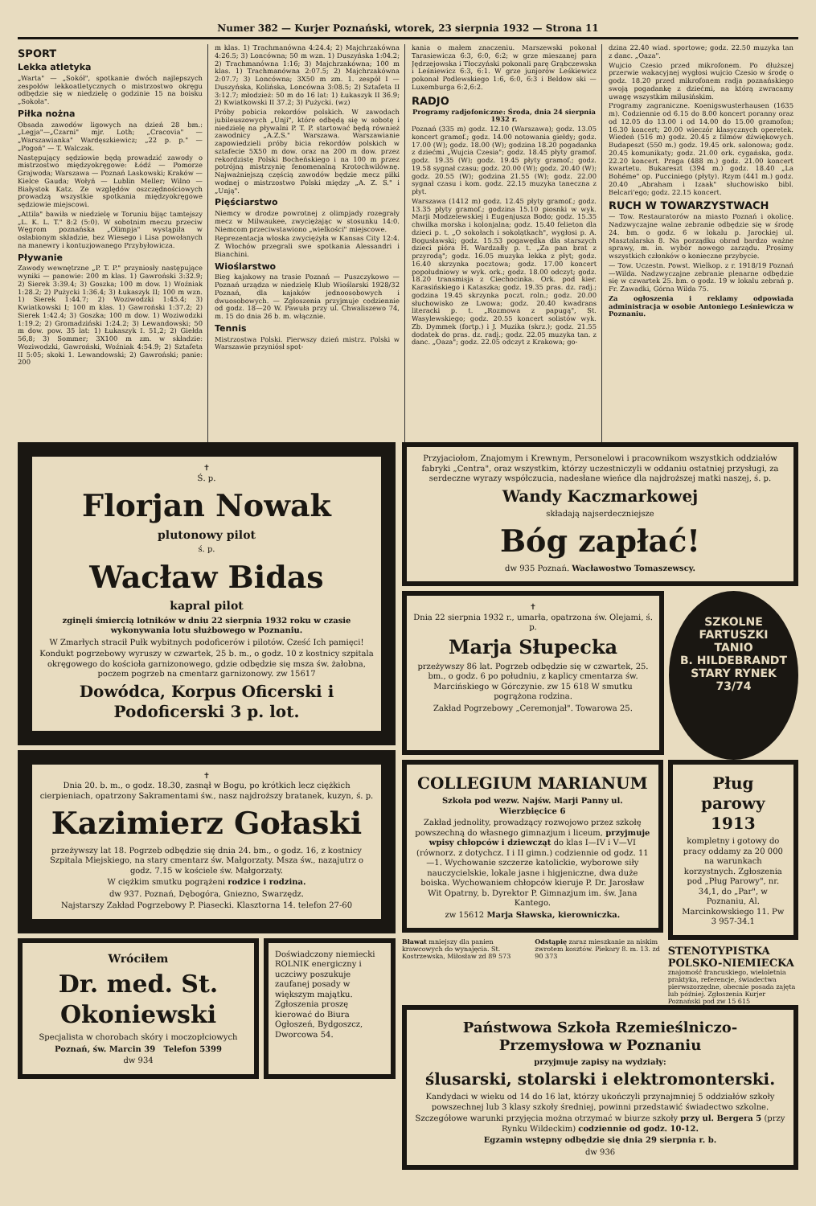Numer 382 — Kurjer Poznański, wtorek, 23 sierpnia 1932 — Strona 11
SPORT
Lekka atletyka
„Warta" — „Sokół", spotkanie dwóch najlepszych zespołów lekkoatletycznych o mistrzostwo okręgu odbędzie się w niedzielę o godzinie 15 na boisku „Sokoła".
Piłka nożna
Obsada zawodów ligowych na dzień 28 bm.: „Legja"—„Czarni" mjr. Loth; „Cracovia" — „Warszawianka" Wardęszkiewicz; „22 p. p." — „Pogoń" — T. Walczak.
Następujący sędziowie będą prowadzić zawody o mistrzostwo międzyokręgowe: Łódź — Pomorze Grajwoda; Warszawa — Poznań Laskowski; Kraków — Kielce Gauda; Wołyń — Lublin Meller; Wilno — Białystok Katz. Ze względów oszczędnościowych prowadzą wszystkie spotkania międzyokręgowe sędziowie miejscowi.
„Attila" bawiła w niedzielę w Toruniu bijąc tamtejszy „L. K. L. T." 8:2 (5:0). W sobotnim meczu przeciw Węgrom poznańska „Olimpja" wystąpiła w osłabionym składzie, bez Wiesego i Lisa powołanych na manewry i kontuzjowanego Przybyłowicza.
Pływanie
Zawody wewnętrzne „P. T. P." przyniosły następujące wyniki — panowie: 200 m klas. 1) Gawroński 3:32.9; 2) Sierek 3:39.4; 3) Goszka; 100 m dow. 1) Woźniak 1:28.2; 2) Pużycki 1:36.4; 3) Łukaszyk II; 100 m wzn. 1) Sierek 1:44.7; 2) Woziwodzki 1:45.4; 3) Kwiatkowski I; 100 m klas. 1) Gawroński 1:37.2; 2) Sierek 1:42.4; 3) Goszka; 100 m dow. 1) Woziwodzki 1:19.2; 2) Gromadziński 1:24.2; 3) Lewandowski; 50 m dow. pow. 35 lat: 1) Łukaszyk I. 51,2; 2) Giełda 56,8; 3) Sommer; 3X100 m zm. w składzie: Woziwodzki, Gawroński, Woźniak 4:54.9; 2) Sztafeta II 5:05; skoki 1. Lewandowski; 2) Gawroński; panie: 200
m klas. 1) Trachmanówna 4:24.4; 2) Majchrzakówna 4:26.5; 3) Loncówna; 50 m wzn. 1) Duszyńska 1:04.2; 2) Trachmanówna 1:16; 3) Majchrzakówna; 100 m klas. 1) Trachmanówna 2:07.5; 2) Majchrzakówna 2:07.7; 3) Loncówna; 3X50 m zm. 1. zespół I — Duszyńska, Kolińska, Loncówna 3:08.5; 2) Sztafeta II 3:12.7; młodzież: 50 m do 16 lat: 1) Łukaszyk II 36.9; 2) Kwiatkowski II 37.2; 3) Pużycki. (wz)
Próby pobicia rekordów polskich. W zawodach jubileuszowych „Unji", które odbędą się w sobotę i niedzielę na pływalni P. T. P. startować będą również zawodnicy „A.Z.S." Warszawa. Warszawianie zapowiedzieli próby bicia rekordów polskich w sztafecie 5X50 m dow. oraz na 200 m dow. przez rekordzistę Polski Bocheńskiego i na 100 m przez potrójną mistrzynię fenomenalną Krotochwilównę. Najważniejszą częścią zawodów będzie mecz piłki wodnej o mistrzostwo Polski między „A. Z. S." i „Unją".
Pięściarstwo
Niemcy w drodze powrotnej z olimpjady rozegrały mecz w Milwaukee, zwyciężając w stosunku 14:0. Niemcom przeciwstawiono „wielkości" miejscowe.
Reprezentacja włoska zwyciężyła w Kansas City 12:4. Z Włochów przegrali swe spotkania Alessandri i Bianchini.
Wioślarstwo
Bieg kajakowy na trasie Poznań — Puszczykowo — Poznań urządza w niedzielę Klub Wioślarski 1928/32 Poznań, dla kajaków jednoosobowych i dwuosobowych. — Zgłoszenia przyjmuje codziennie od godz. 18—20 W. Pawuła przy ul. Chwaliszewo 74, m. 15 do dnia 26 b. m. włącznie.
Tennis
Mistrzostwa Polski. Pierwszy dzień mistrz. Polski w Warszawie przyniósł spot-
kania o małem znaczeniu. Marszewski pokonał Tarasiewicza 6:3, 6:0, 6:2; w grze mieszanej para Jędrzejowska i Tłoczyński pokonali parę Grąbczewska i Leśniewicz 6:3, 6:1. W grze junjorów Leśkiewicz pokonał Podlewskiego 1:6, 6:0, 6:3 i Beldow ski — Luxemburga 6:2,6:2.
RADJO
Programy radjofoniczne: Środa, dnia 24 sierpnia 1932 r.
Poznań (335 m) godz. 12.10 (Warszawa); godz. 13.05 koncert gramof.; godz. 14.00 notowania giełdy; godz. 17.00 (W); godz. 18.00 (W); godzina 18.20 pogadanka z dziećmi „Wujcia Czesia"; godz. 18.45 płyty gramof. godz. 19.35 (W); godz. 19.45 płyty gramof.; godz. 19.58 sygnał czasu; godz. 20.00 (W); godz. 20.40 (W); godz. 20.55 (W); godzina 21.55 (W); godz. 22.00 sygnał czasu i kom. godz. 22.15 muzyka taneczna z płyt.
Warszawa (1412 m) godz. 12.45 płyty gramof.; godz. 13.35 płyty gramof.; godzina 15.10 piosnki w wyk. Marji Modzelewskiej i Eugenjusza Bodo; godz. 15.35 chwilka morska i kolonjalna; godz. 15.40 felieton dla dzieci p. t. „O sokołach i sokolątkach", wygłosi p. A. Bogusławski; godz. 15.53 pogawędka dla starszych dzieci pióra H. Wardzałły p. t. „Za pan brat z przyrodą"; godz. 16.05 muzyka lekka z płyt; godz. 16.40 skrzynka pocztowa; godz. 17.00 koncert popołudniowy w wyk. ork.; godz. 18.00 odczyt; godz. 18.20 transmisja z Ciechocinka. Ork. pod kier. Karasińskiego i Kataszka; godz. 19.35 pras. dz. radj.; godzina 19.45 skrzynka poczt. roln.; godz. 20.00 słuchowisko ze Lwowa; godz. 20.40 kwadrans literacki p. t. „Rozmowa z papugą", St. Wasylewskiego; godz. 20.55 koncert solistów wyk. Zb. Dymmek (fortp.) i J. Muzika (skrz.); godz. 21.55 dodatek do pras. dz. radj.; godz. 22.05 muzyka tan. z danc. „Oaza"; godz. 22.05 odczyt z Krakowa; go-
dzina 22.40 wiad. sportowe; godz. 22.50 muzyka tan z danc. „Oaza".
Wujcio Czesio przed mikrofonem. Po dłuższej przerwie wakacyjnej wygłosi wujcio Czesio w środę o godz. 18.20 przed mikrofonem radja poznańskiego swoją pogadankę z dziećmi, na którą zwracamy uwagę wszystkim milusińskim.
Programy zagraniczne. Koenigswusterhausen (1635 m). Codziennie od 6.15 do 8.00 koncert poranny oraz od 12.05 do 13.00 i od 14.00 do 15.00 gramofon; 16.30 koncert; 20.00 wieczór klasycznych operetek. Wiedeń (516 m) godz. 20.45 z filmów dźwiękowych. Budapeszt (550 m.) godz. 19.45 ork. salonowa; godz. 20.45 komunikaty; godz. 21.00 ork. cygańska, godz. 22.20 koncert. Praga (488 m.) godz. 21.00 koncert kwartetu. Bukareszt (394 m.) godz. 18.40 „La Bohéme" op. Pucciniego (płyty). Rzym (441 m.) godz. 20.40 „Abraham i Izaak" słuchowisko bibl. Belcari'ego; godz. 22.15 koncert.
RUCH W TOWARZYSTWACH
— Tow. Restauratorów na miasto Poznań i okolicę. Nadzwyczajne walne zebranie odbędzie się w środę 24. bm. o godz. 6 w lokalu p. Jarockiej ul. Masztalarska 8. Na porządku obrad bardzo ważne sprawy, m. in. wybór nowego zarządu. Prosimy wszystkich członków o konieczne przybycie.
— Tow. Uczestn. Powst. Wielkop. z r. 1918/19 Poznań—Wilda. Nadzwyczajne zebranie plenarne odbędzie się w czwartek 25. bm. o godz. 19 w lokalu zebrań p. Fr. Zawadki, Górna Wilda 75.
Za ogłoszenia i reklamy odpowiada administracja w osobie Antoniego Leśniewicza w Poznaniu.
✝
Ś. p.
Florjan Nowak
plutonowy pilot
ś. p.
Wacław Bidas
kapral pilot
zginęli śmiercią lotników w dniu 22 sierpnia 1932 roku w czasie wykonywania lotu służbowego w Poznaniu.
W Zmarłych stracił Pułk wybitnych podoficerów i pilotów. Cześć Ich pamięci!
Kondukt pogrzebowy wyruszy w czwartek, 25 b. m., o godz. 10 z kostnicy szpitala okręgowego do kościoła garnizonowego, gdzie odbędzie się msza św. żałobna, poczem pogrzeb na cmentarz garnizonowy. zw 15617
Dowódca, Korpus Oficerski i Podoficerski 3 p. lot.
✝
Dnia 20. b. m., o godz. 18.30, zasnął w Bogu, po krótkich lecz ciężkich cierpieniach, opatrzony Sakramentami św., nasz najdroższy bratanek, kuzyn, ś. p.
Kazimierz Gołaski
przeżywszy lat 18. Pogrzeb odbędzie się dnia 24. bm., o godz. 16, z kostnicy Szpitala Miejskiego, na stary cmentarz św. Małgorzaty. Msza św., nazajutrz o godz. 7.15 w kościele św. Małgorzaty.
W ciężkim smutku pogrążeni rodzice i rodzina.
dw 937. Poznań, Dębogóra, Gniezno, Swarzędz.
Najstarszy Zakład Pogrzebowy P. Piasecki. Klasztorna 14. telefon 27-60
Wróciłem
Dr. med. St. Okoniewski
Specjalista w chorobach skóry i moczopłciowych
Poznań, św. Marcin 39 Telefon 5399
dw 934
Doświadczony niemiecki ROLNIK energiczny i uczciwy poszukuje zaufanej posady w większym majątku. Zgłoszenia proszę kierować do Biura Ogłoszeń, Bydgoszcz, Dworcowa 54.
Przyjaciołom, Znajomym i Krewnym, Personelowi i pracownikom wszystkich oddziałów fabryki „Centra", oraz wszystkim, którzy uczestniczyli w oddaniu ostatniej przysługi, za serdeczne wyrazy współczucia, nadesłane wieńce dla najdroższej matki naszej, ś. p.
Wandy Kaczmarkowej
składają najserdeczniejsze
Bóg zapłać!
dw 935 Poznań. Wacławostwo Tomaszewscy.
✝
Dnia 22 sierpnia 1932 r., umarła, opatrzona św. Olejami, ś. p.
Marja Słupecka
przeżywszy 86 lat. Pogrzeb odbędzie się w czwartek, 25. bm., o godz. 6 po południu, z kaplicy cmentarza św. Marcińskiego w Górczynie. zw 15 618 W smutku pogrążona rodzina.
Zakład Pogrzebowy „Ceremonjał". Towarowa 25.
SZKOLNE FARTUSZKI
TANIO
B. HILDEBRANDT
STARY RYNEK
73/74
COLLEGIUM MARIANUM
Szkoła pod wezw. Najśw. Marji Panny ul. Wierzbięcice 6
Zakład jednolity, prowadzący rozwojowo przez szkołę powszechną do własnego gimnazjum i liceum, przyjmuje wpisy chłopców i dziewcząt do klas I—IV i V—VI (równorz. z dotychcz. I i II gimn.) codziennie od godz. 11—1. Wychowanie szczerze katolickie, wyborowe siły nauczycielskie, lokale jasne i higjeniczne, dwa duże boiska. Wychowaniem chłopców kieruje P. Dr. Jarosław Wit Opatrny, b. Dyrektor P. Gimnazjum im. św. Jana Kantego.
zw 15612 Marja Sławska, kierowniczka.
Bławat mniejszy dla panien krawcowych do wynajęcia. St. Kostrzewska, Miłosław zd 89 573
Odstąpię zaraz mieszkanie za niskim zwrotem kosztów. Piekary 8. m. 13. zd 90 373
Pług parowy 1913
kompletny i gotowy do pracy oddamy za 20 000 na warunkach korzystnych. Zgłoszenia pod „Pług Parowy", nr. 34,1, do „Par", w Poznaniu, Al. Marcinkowskiego 11. Pw 3 957-34.1
STENOTYPISTKA POLSKO-NIEMIECKA
znajomość francuskiego, wieloletnia praktyka, referencje, świadectwa pierwszorzędne, obecnie posada zajęta lub później. Zgłoszenia Kurjer Poznański pod zw 15 615
Państwowa Szkoła Rzemieślniczo-Przemysłowa w Poznaniu
przyjmuje zapisy na wydziały:
ślusarski, stolarski i elektromonterski.
Kandydaci w wieku od 14 do 16 lat, którzy ukończyli przynajmniej 5 oddziałów szkoły powszechnej lub 3 klasy szkoły średniej, powinni przedstawić świadectwo szkolne.
Szczegółowe warunki przyjęcia można otrzymać w biurze szkoły przy ul. Bergera 5 (przy Rynku Wildeckim) codziennie od godz. 10-12.
Egzamin wstępny odbędzie się dnia 29 sierpnia r. b.
dw 936